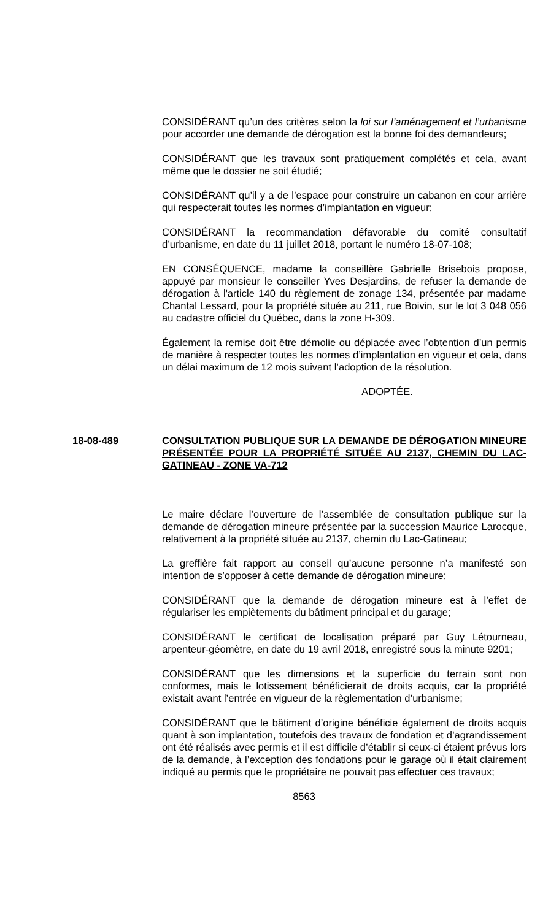CONSIDÉRANT qu’un des critères selon la loi sur l’aménagement et l’urbanisme pour accorder une demande de dérogation est la bonne foi des demandeurs;
CONSIDÉRANT que les travaux sont pratiquement complétés et cela, avant même que le dossier ne soit étudié;
CONSIDÉRANT qu’il y a de l’espace pour construire un cabanon en cour arrière qui respecterait toutes les normes d’implantation en vigueur;
CONSIDÉRANT la recommandation défavorable du comité consultatif d’urbanisme, en date du 11 juillet 2018, portant le numéro 18-07-108;
EN CONSÉQUENCE, madame la conseillère Gabrielle Brisebois propose, appuyé par monsieur le conseiller Yves Desjardins, de refuser la demande de dérogation à l'article 140 du règlement de zonage 134, présentée par madame Chantal Lessard, pour la propriété située au 211, rue Boivin, sur le lot 3 048 056 au cadastre officiel du Québec, dans la zone H-309.
Également la remise doit être démolie ou déplacée avec l’obtention d’un permis de manière à respecter toutes les normes d’implantation en vigueur et cela, dans un délai maximum de 12 mois suivant l’adoption de la résolution.
ADOPTÉE.
18-08-489 CONSULTATION PUBLIQUE SUR LA DEMANDE DE DÉROGATION MINEURE PRÉSENTÉE POUR LA PROPRIÉTÉ SITUÉE AU 2137, CHEMIN DU LAC-GATINEAU - ZONE VA-712
Le maire déclare l’ouverture de l’assemblée de consultation publique sur la demande de dérogation mineure présentée par la succession Maurice Larocque, relativement à la propriété située au 2137, chemin du Lac-Gatineau;
La greffière fait rapport au conseil qu’aucune personne n’a manifesté son intention de s’opposer à cette demande de dérogation mineure;
CONSIDÉRANT que la demande de dérogation mineure est à l’effet de régulariser les empiètements du bâtiment principal et du garage;
CONSIDÉRANT le certificat de localisation préparé par Guy Létourneau, arpenteur-géomètre, en date du 19 avril 2018, enregistré sous la minute 9201;
CONSIDÉRANT que les dimensions et la superficie du terrain sont non conformes, mais le lotissement bénéficierait de droits acquis, car la propriété existait avant l’entrée en vigueur de la règlementation d’urbanisme;
CONSIDÉRANT que le bâtiment d’origine bénéficie également de droits acquis quant à son implantation, toutefois des travaux de fondation et d’agrandissement ont été réalisés avec permis et il est difficile d’établir si ceux-ci étaient prévus lors de la demande, à l’exception des fondations pour le garage où il était clairement indiqué au permis que le propriétaire ne pouvait pas effectuer ces travaux;
8563